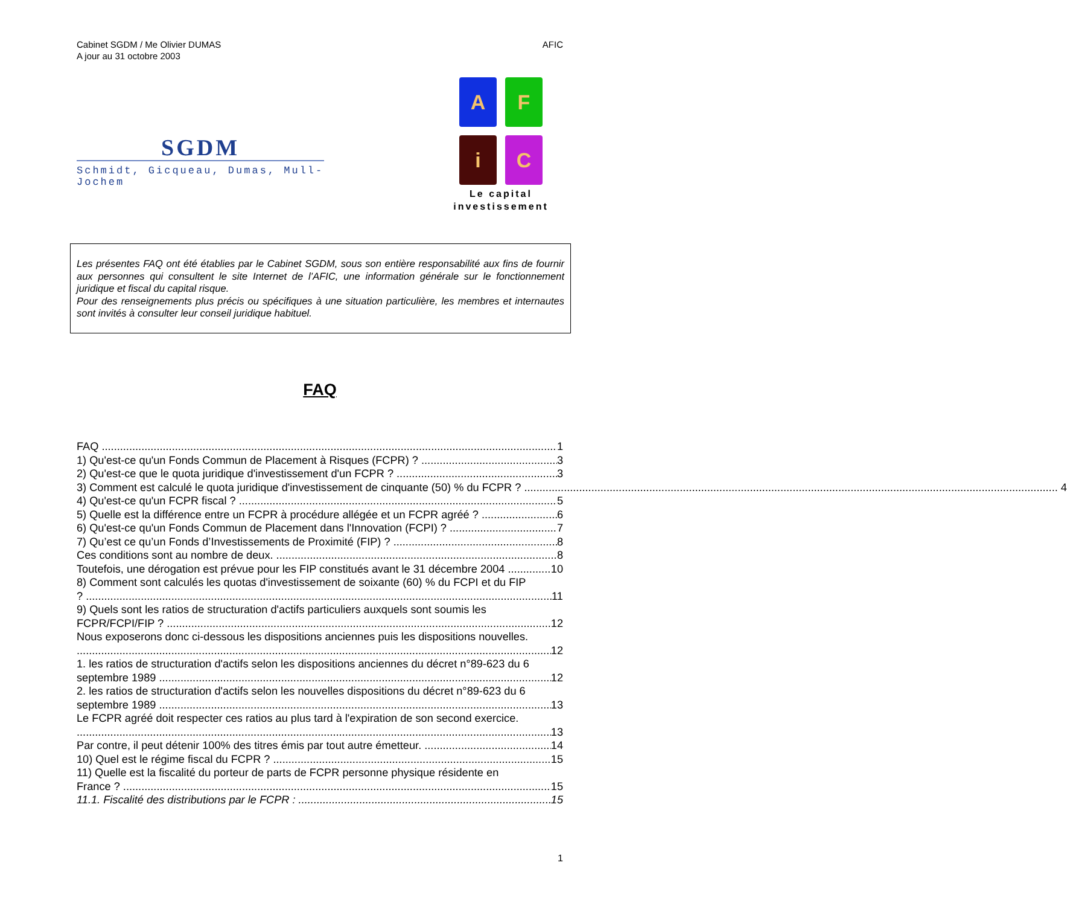Cabinet SGDM / Me Olivier DUMAS
A jour au 31 octobre 2003
AFIC
SGDM
Schmidt, Gicqueau, Dumas, Mull-Jochem
A
F
i
C
Le capital
investissement
Les présentes FAQ ont été établies par le Cabinet SGDM, sous son entière responsabilité aux fins de fournir aux personnes qui consultent le site Internet de l’AFIC, une information générale sur le fonctionnement juridique et fiscal du capital risque.
Pour des renseignements plus précis ou spécifiques à une situation particulière, les membres et internautes sont invités à consulter leur conseil juridique habituel.
FAQ
FAQ 1
1) Qu'est-ce qu'un Fonds Commun de Placement à Risques (FCPR) ? 3
2) Qu'est-ce que le quota juridique d'investissement d'un FCPR ? 3
3) Comment est calculé le quota juridique d'investissement de cinquante (50) % du FCPR ? 4
4) Qu'est-ce qu'un FCPR fiscal ? 5
5) Quelle est la différence entre un FCPR à procédure allégée et un FCPR agréé ? 6
6) Qu'est-ce qu'un Fonds Commun de Placement dans l'Innovation (FCPI) ? 7
7) Qu’est ce qu’un Fonds d’Investissements de Proximité (FIP) ? 8
Ces conditions sont au nombre de deux. 8
Toutefois, une dérogation est prévue pour les FIP constitués avant le 31 décembre 2004 10
8) Comment sont calculés les quotas d'investissement de soixante (60) % du FCPI et du FIP
? 11
9) Quels sont les ratios de structuration d'actifs particuliers auxquels sont soumis les
FCPR/FCPI/FIP ? 12
Nous exposerons donc ci-dessous les dispositions anciennes puis les dispositions nouvelles.
12
1. les ratios de structuration d'actifs selon les dispositions anciennes du décret n°89-623 du 6
septembre 1989 12
2. les ratios de structuration d'actifs selon les nouvelles dispositions du décret n°89-623 du 6
septembre 1989 13
Le FCPR agréé doit respecter ces ratios au plus tard à l'expiration de son second exercice.
13
Par contre, il peut détenir 100% des titres émis par tout autre émetteur. 14
10) Quel est le régime fiscal du FCPR ? 15
11) Quelle est la fiscalité du porteur de parts de FCPR personne physique résidente en
France ? 15
11.1. Fiscalité des distributions par le FCPR : 15
1